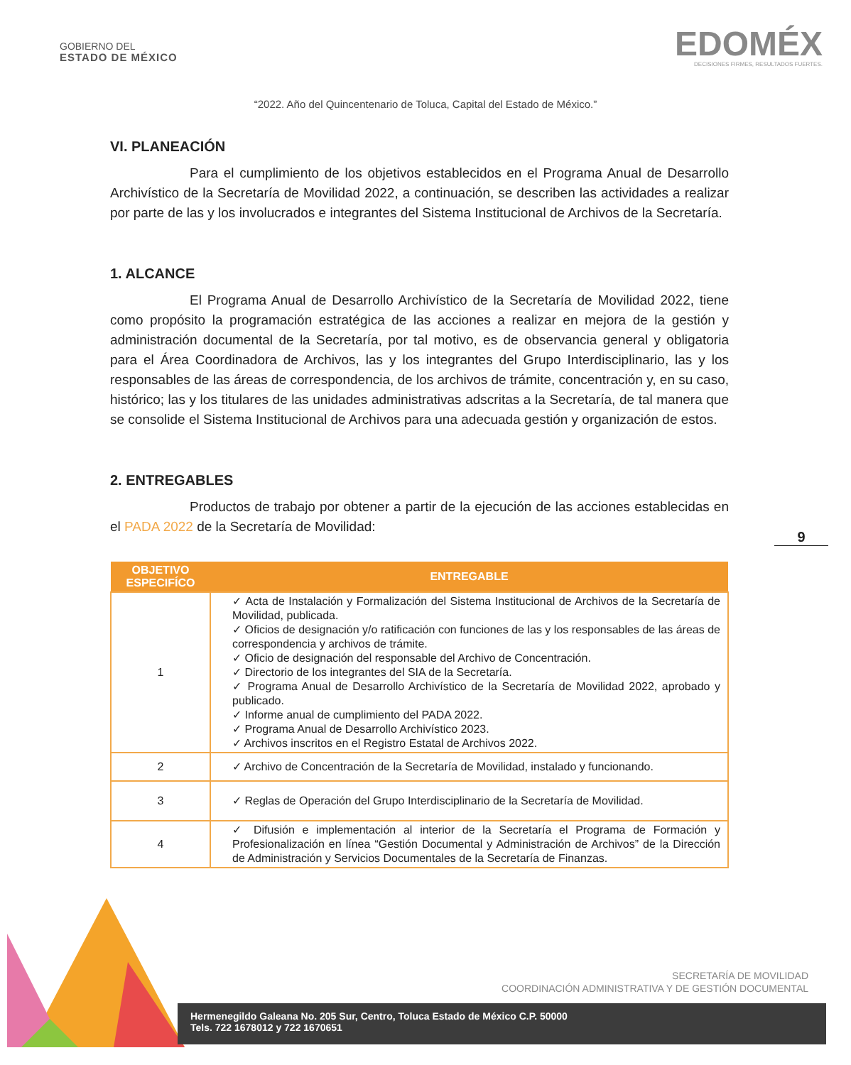GOBIERNO DEL
ESTADO DE MÉXICO
EDOMÉX
DECISIONES FIRMES, RESULTADOS FUERTES.
“2022. Año del Quincentenario de Toluca, Capital del Estado de México.”
VI. PLANEACIÓN
Para el cumplimiento de los objetivos establecidos en el Programa Anual de Desarrollo Archivístico de la Secretaría de Movilidad 2022, a continuación, se describen las actividades a realizar por parte de las y los involucrados e integrantes del Sistema Institucional de Archivos de la Secretaría.
1. ALCANCE
El Programa Anual de Desarrollo Archivístico de la Secretaría de Movilidad 2022, tiene como propósito la programación estratégica de las acciones a realizar en mejora de la gestión y administración documental de la Secretaría, por tal motivo, es de observancia general y obligatoria para el Área Coordinadora de Archivos, las y los integrantes del Grupo Interdisciplinario, las y los responsables de las áreas de correspondencia, de los archivos de trámite, concentración y, en su caso, histórico; las y los titulares de las unidades administrativas adscritas a la Secretaría, de tal manera que se consolide el Sistema Institucional de Archivos para una adecuada gestión y organización de estos.
2. ENTREGABLES
Productos de trabajo por obtener a partir de la ejecución de las acciones establecidas en el PADA 2022 de la Secretaría de Movilidad:
| OBJETIVO ESPECIFÍCO | ENTREGABLE |
| --- | --- |
| 1 | ✓ Acta de Instalación y Formalización del Sistema Institucional de Archivos de la Secretaría de Movilidad, publicada. ✓ Oficios de designación y/o ratificación con funciones de las y los responsables de las áreas de correspondencia y archivos de trámite. ✓ Oficio de designación del responsable del Archivo de Concentración. ✓ Directorio de los integrantes del SIA de la Secretaría. ✓ Programa Anual de Desarrollo Archivístico de la Secretaría de Movilidad 2022, aprobado y publicado. ✓ Informe anual de cumplimiento del PADA 2022. ✓ Programa Anual de Desarrollo Archivístico 2023. ✓ Archivos inscritos en el Registro Estatal de Archivos 2022. |
| 2 | ✓ Archivo de Concentración de la Secretaría de Movilidad, instalado y funcionando. |
| 3 | ✓ Reglas de Operación del Grupo Interdisciplinario de la Secretaría de Movilidad. |
| 4 | ✓ Difusión e implementación al interior de la Secretaría el Programa de Formación y Profesionalización en línea “Gestión Documental y Administración de Archivos” de la Dirección de Administración y Servicios Documentales de la Secretaría de Finanzas. |
9
SECRETARÍA DE MOVILIDAD
COORDINACIÓN ADMINISTRATIVA Y DE GESTIÓN DOCUMENTAL
Hermenegildo Galeana No. 205 Sur, Centro, Toluca Estado de México C.P. 50000
Tels. 722 1678012 y 722 1670651